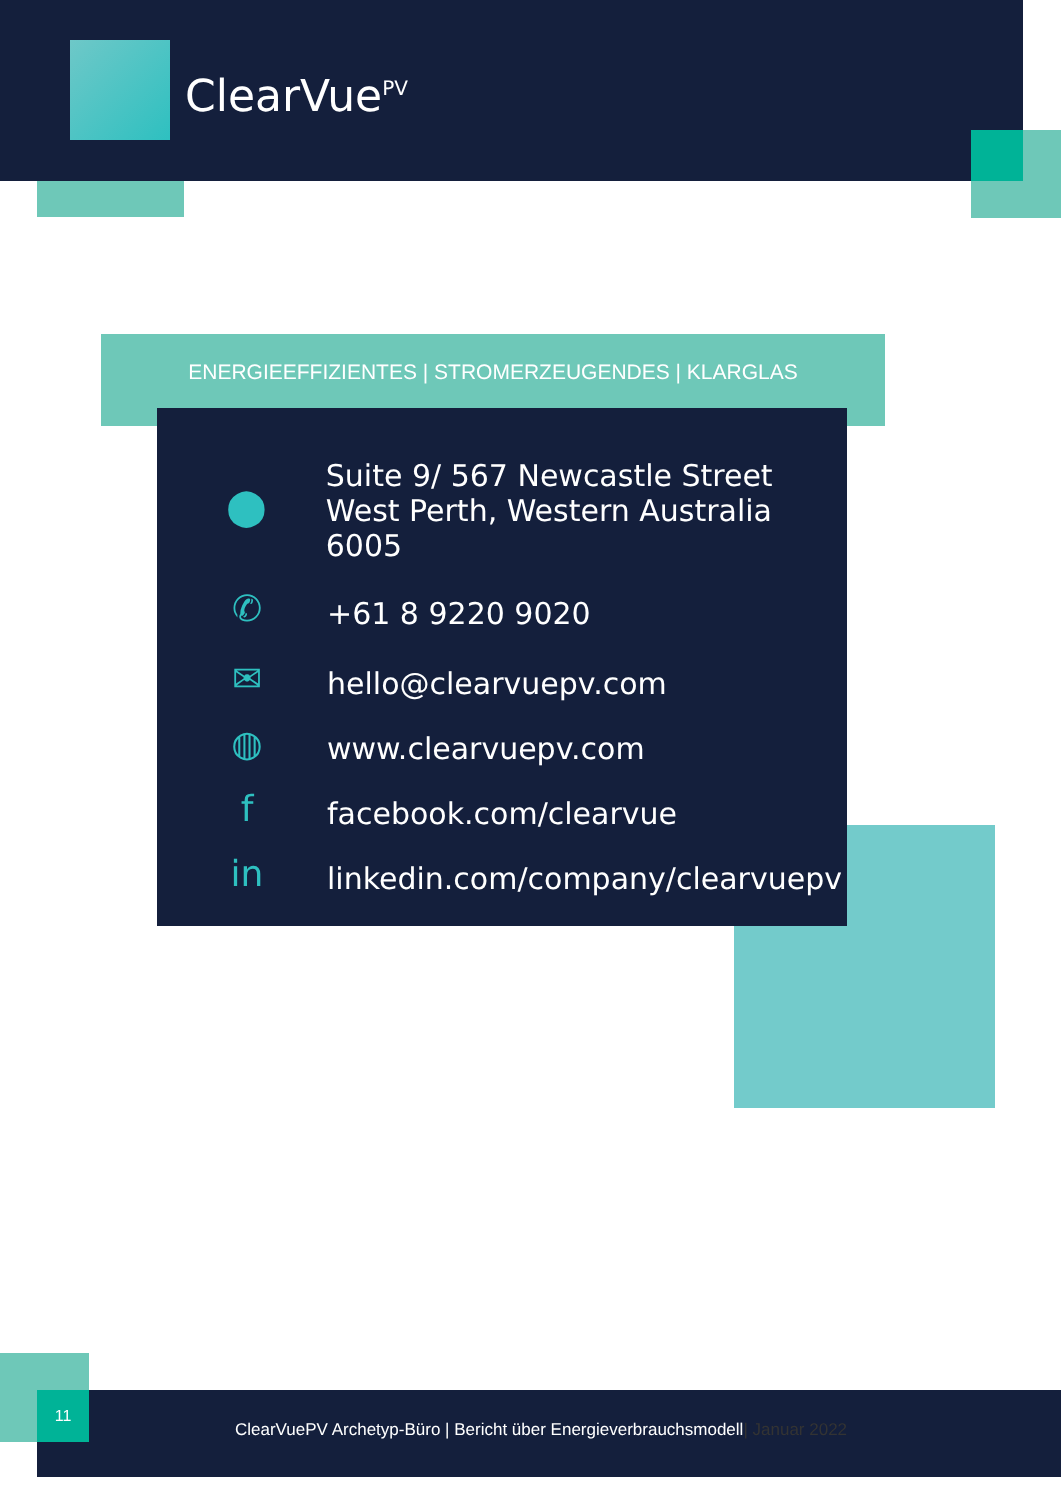ClearVue<sup>PV</sup>
ENERGIEEFFIZIENTES | STROMERZEUGENDES | KLARGLAS
⬤
Suite 9/ 567 Newcastle Street
West Perth, Western Australia 6005
✆
+61 8 9220 9020
✉
hello@clearvuepv.com
◍
www.clearvuepv.com
f
facebook.com/clearvue
in
linkedin.com/company/clearvuepv
ClearVuePV Archetyp-Büro | Bericht über Energieverbrauchsmodell| Januar 2022 11